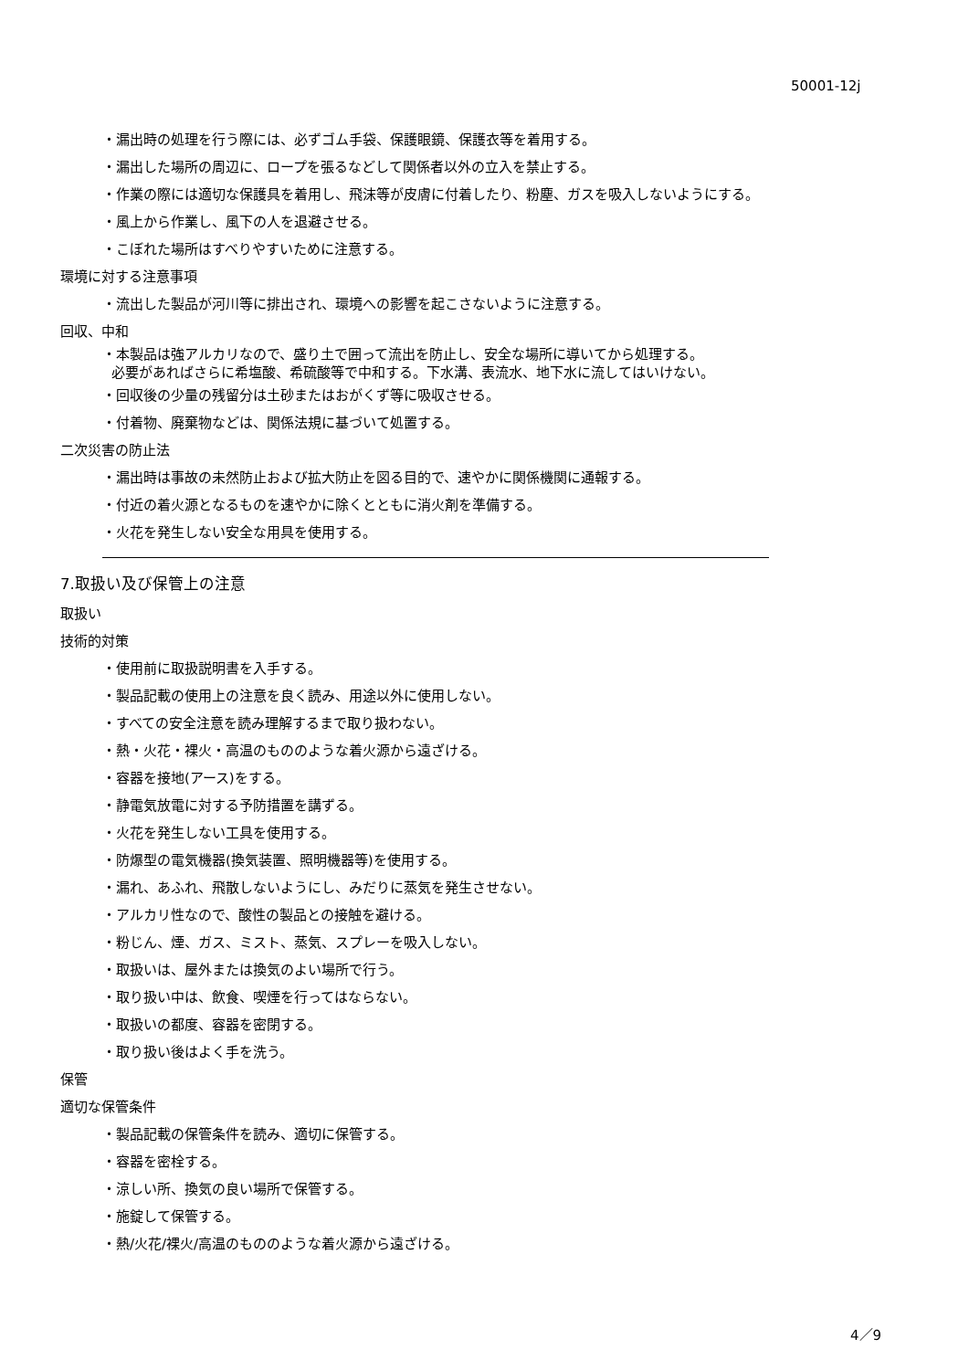50001-12j
・漏出時の処理を行う際には、必ずゴム手袋、保護眼鏡、保護衣等を着用する。
・漏出した場所の周辺に、ロープを張るなどして関係者以外の立入を禁止する。
・作業の際には適切な保護具を着用し、飛沫等が皮膚に付着したり、粉塵、ガスを吸入しないようにする。
・風上から作業し、風下の人を退避させる。
・こぼれた場所はすべりやすいために注意する。
環境に対する注意事項
・流出した製品が河川等に排出され、環境への影響を起こさないように注意する。
回収、中和
・本製品は強アルカリなので、盛り土で囲って流出を防止し、安全な場所に導いてから処理する。
必要があればさらに希塩酸、希硫酸等で中和する。下水溝、表流水、地下水に流してはいけない。
・回収後の少量の残留分は土砂またはおがくず等に吸収させる。
・付着物、廃棄物などは、関係法規に基づいて処置する。
二次災害の防止法
・漏出時は事故の未然防止および拡大防止を図る目的で、速やかに関係機関に通報する。
・付近の着火源となるものを速やかに除くとともに消火剤を準備する。
・火花を発生しない安全な用具を使用する。
7.取扱い及び保管上の注意
取扱い
技術的対策
・使用前に取扱説明書を入手する。
・製品記載の使用上の注意を良く読み、用途以外に使用しない。
・すべての安全注意を読み理解するまで取り扱わない。
・熱・火花・裸火・高温のもののような着火源から遠ざける。
・容器を接地(アース)をする。
・静電気放電に対する予防措置を講ずる。
・火花を発生しない工具を使用する。
・防爆型の電気機器(換気装置、照明機器等)を使用する。
・漏れ、あふれ、飛散しないようにし、みだりに蒸気を発生させない。
・アルカリ性なので、酸性の製品との接触を避ける。
・粉じん、煙、ガス、ミスト、蒸気、スプレーを吸入しない。
・取扱いは、屋外または換気のよい場所で行う。
・取り扱い中は、飲食、喫煙を行ってはならない。
・取扱いの都度、容器を密閉する。
・取り扱い後はよく手を洗う。
保管
適切な保管条件
・製品記載の保管条件を読み、適切に保管する。
・容器を密栓する。
・涼しい所、換気の良い場所で保管する。
・施錠して保管する。
・熱/火花/裸火/高温のもののような着火源から遠ざける。
4／9